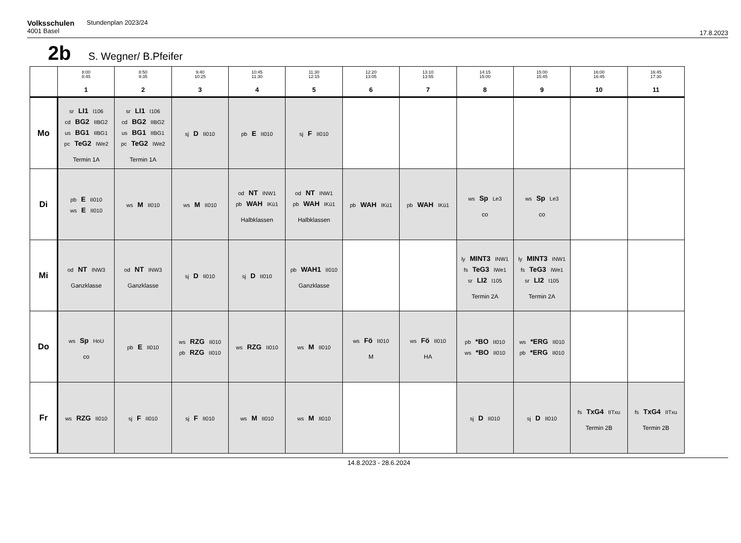Volksschulen Stundenplan 2023/24
4001 Basel
17.8.2023
2b S. Wegner/ B.Pfeifer
| | 8:00 8:45 1 | 8:50 9:35 2 | 9:40 10:25 3 | 10:45 11:30 4 | 11:30 12:15 5 | 12:20 13:05 6 | 13:10 13:55 7 | 14:15 15:00 8 | 15:00 15:45 9 | 16:00 16:45 10 | 16:45 17:30 11 |
| --- | --- | --- | --- | --- | --- | --- | --- | --- | --- | --- | --- |
| Mo | sr LI1 I106 cd BG2 IIBG2 us BG1 IIBG1 pc TeG2 IWe2 Termin 1A | sr LI1 I106 cd BG2 IIBG2 us BG1 IIBG1 pc TeG2 IWe2 Termin 1A | sj D II010 | pb E II010 | sj F II010 | | | | | | |
| Di | pb E II010 ws E II010 | ws M II010 | ws M II010 | od NT INW1 pb WAH IKü1 Halbklassen | od NT INW1 pb WAH IKü1 Halbklassen | pb WAH IKü1 | pb WAH IKü1 | ws Sp Le3 co | ws Sp Le3 co | | |
| Mi | od NT INW3 Ganzklasse | od NT INW3 Ganzklasse | sj D II010 | sj D II010 | pb WAH1 II010 Ganzklasse | | | ly MINT3 INW1 fs TeG3 IWe1 sr LI2 I105 Termin 2A | ly MINT3 INW1 fs TeG3 IWe1 sr LI2 I105 Termin 2A | | |
| Do | ws Sp HoU co | pb E II010 | ws RZG II010 pb RZG II010 | ws RZG II010 | ws M II010 | ws Fö II010 M | ws Fö II010 HA | pb *BO II010 ws *BO II010 | ws *ERG II010 pb *ERG II010 | | |
| Fr | ws RZG II010 | sj F II010 | sj F II010 | ws M II010 | ws M II010 | | | sj D II010 | sj D II010 | fs TxG4 IITxu Termin 2B | fs TxG4 IITxu Termin 2B |
14.8.2023 - 28.6.2024